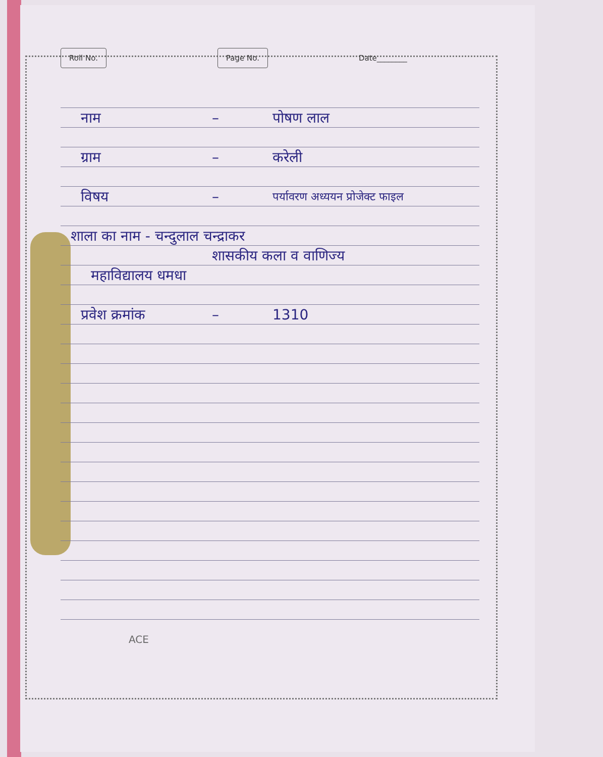Roll No. Page No. Date________
नाम – पोषण लाल
ग्राम – करेली
विषय – पर्यावरण अध्ययन प्रोजेक्ट फाइल
शाला का नाम - चन्दुलाल चन्द्राकर
शासकीय कला व वाणिज्य
महाविद्यालय धमधा
प्रवेश क्रमांक – 1310
ACE